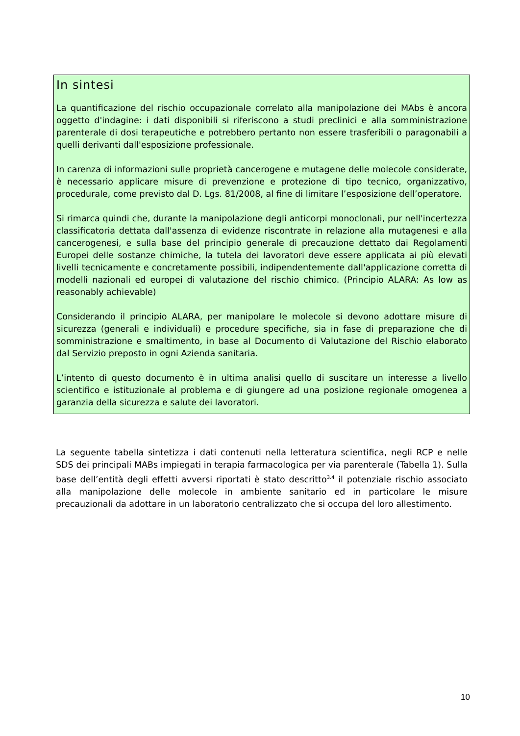In sintesi
La quantificazione del rischio occupazionale correlato alla manipolazione dei MAbs è ancora oggetto d'indagine: i dati disponibili si riferiscono a studi preclinici e alla somministrazione parenterale di dosi terapeutiche e potrebbero pertanto non essere trasferibili o paragonabili a quelli derivanti dall'esposizione professionale.
In carenza di informazioni sulle proprietà cancerogene e mutagene delle molecole considerate, è necessario applicare misure di prevenzione e protezione di tipo tecnico, organizzativo, procedurale, come previsto dal D. Lgs. 81/2008, al fine di limitare l’esposizione dell’operatore.
Si rimarca quindi che, durante la manipolazione degli anticorpi monoclonali, pur nell'incertezza classificatoria dettata dall'assenza di evidenze riscontrate in relazione alla mutagenesi e alla cancerogenesi, e sulla base del principio generale di precauzione dettato dai Regolamenti Europei delle sostanze chimiche, la tutela dei lavoratori deve essere applicata ai più elevati livelli tecnicamente e concretamente possibili, indipendentemente dall'applicazione corretta di modelli nazionali ed europei di valutazione del rischio chimico. (Principio ALARA: As low as reasonably achievable)
Considerando il principio ALARA, per manipolare le molecole si devono adottare misure di sicurezza (generali e individuali) e procedure specifiche, sia in fase di preparazione che di somministrazione e smaltimento, in base al Documento di Valutazione del Rischio elaborato dal Servizio preposto in ogni Azienda sanitaria.
L’intento di questo documento è in ultima analisi quello di suscitare un interesse a livello scientifico e istituzionale al problema e di giungere ad una posizione regionale omogenea a garanzia della sicurezza e salute dei lavoratori.
La seguente tabella sintetizza i dati contenuti nella letteratura scientifica, negli RCP e nelle SDS dei principali MABs impiegati in terapia farmacologica per via parenterale (Tabella 1). Sulla base dell’entità degli effetti avversi riportati è stato descritto<sup>3.4</sup> il potenziale rischio associato alla manipolazione delle molecole in ambiente sanitario ed in particolare le misure precauzionali da adottare in un laboratorio centralizzato che si occupa del loro allestimento.
10